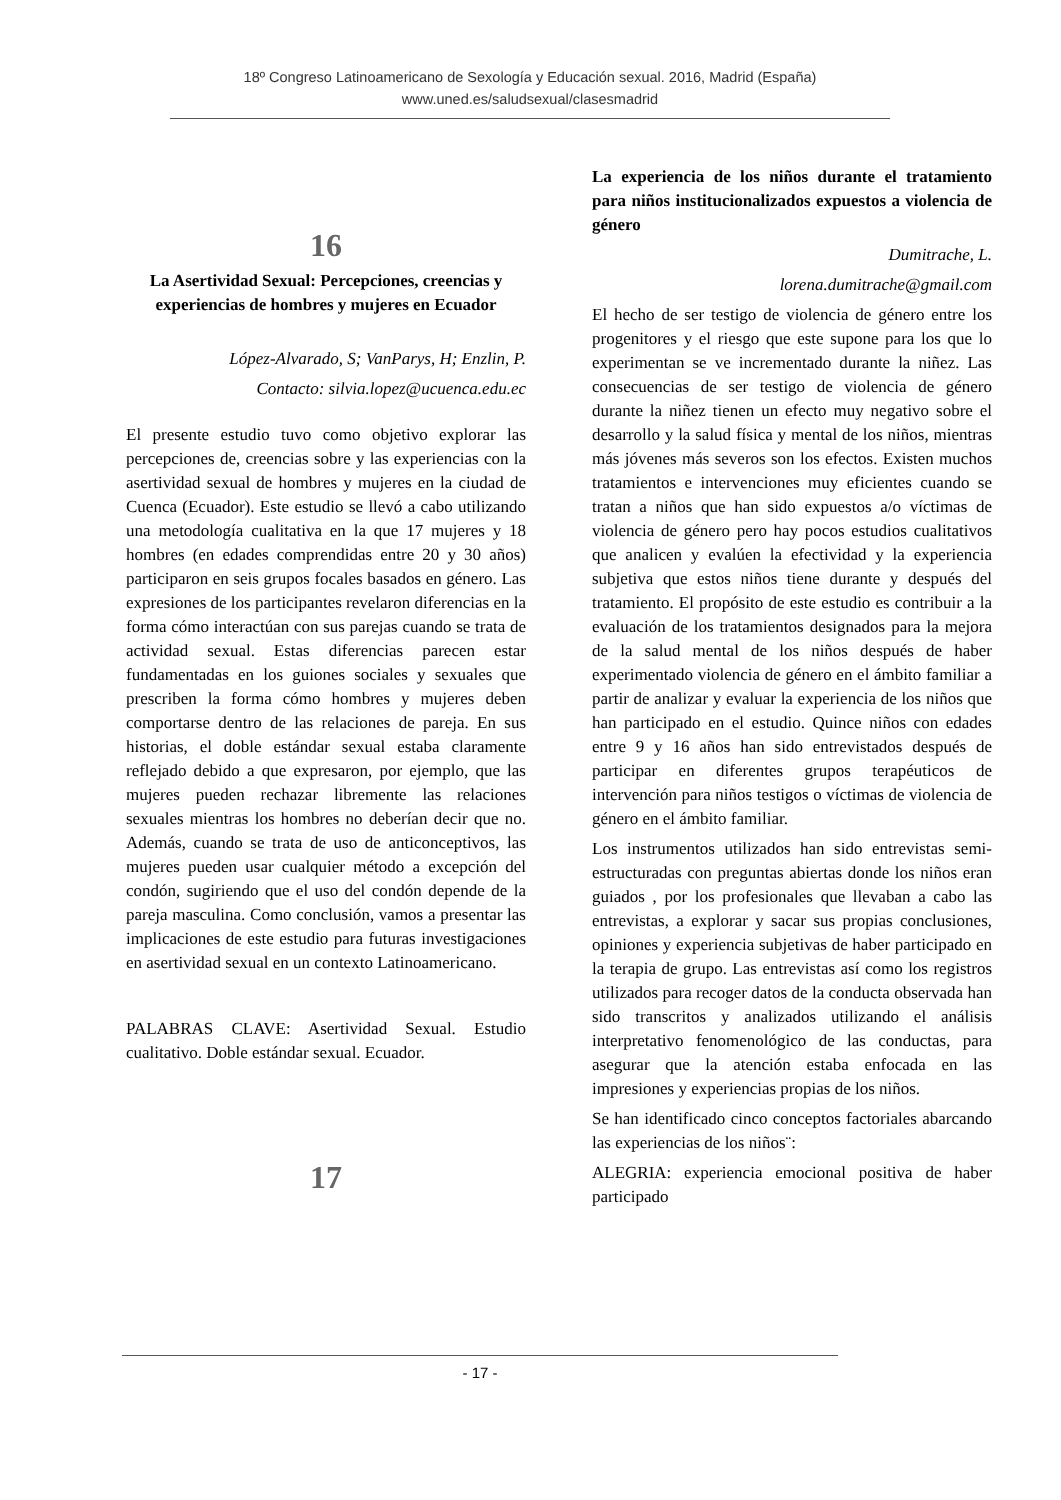18º Congreso Latinoamericano de Sexología y Educación sexual. 2016, Madrid (España)
www.uned.es/saludsexual/clasesmadrid
16
La Asertividad Sexual: Percepciones, creencias y experiencias de hombres y mujeres en Ecuador
López-Alvarado, S; VanParys, H; Enzlin, P.
Contacto: silvia.lopez@ucuenca.edu.ec
El presente estudio tuvo como objetivo explorar las percepciones de, creencias sobre y las experiencias con la asertividad sexual de hombres y mujeres en la ciudad de Cuenca (Ecuador). Este estudio se llevó a cabo utilizando una metodología cualitativa en la que 17 mujeres y 18 hombres (en edades comprendidas entre 20 y 30 años) participaron en seis grupos focales basados en género. Las expresiones de los participantes revelaron diferencias en la forma cómo interactúan con sus parejas cuando se trata de actividad sexual. Estas diferencias parecen estar fundamentadas en los guiones sociales y sexuales que prescriben la forma cómo hombres y mujeres deben comportarse dentro de las relaciones de pareja. En sus historias, el doble estándar sexual estaba claramente reflejado debido a que expresaron, por ejemplo, que las mujeres pueden rechazar libremente las relaciones sexuales mientras los hombres no deberían decir que no. Además, cuando se trata de uso de anticonceptivos, las mujeres pueden usar cualquier método a excepción del condón, sugiriendo que el uso del condón depende de la pareja masculina. Como conclusión, vamos a presentar las implicaciones de este estudio para futuras investigaciones en asertividad sexual en un contexto Latinoamericano.
PALABRAS CLAVE: Asertividad Sexual. Estudio cualitativo. Doble estándar sexual. Ecuador.
17
La experiencia de los niños durante el tratamiento para niños institucionalizados expuestos a violencia de género
Dumitrache, L.
lorena.dumitrache@gmail.com
El hecho de ser testigo de violencia de género entre los progenitores y el riesgo que este supone para los que lo experimentan se ve incrementado durante la niñez. Las consecuencias de ser testigo de violencia de género durante la niñez tienen un efecto muy negativo sobre el desarrollo y la salud física y mental de los niños, mientras más jóvenes más severos son los efectos. Existen muchos tratamientos e intervenciones muy eficientes cuando se tratan a niños que han sido expuestos a/o víctimas de violencia de género pero hay pocos estudios cualitativos que analicen y evalúen la efectividad y la experiencia subjetiva que estos niños tiene durante y después del tratamiento. El propósito de este estudio es contribuir a la evaluación de los tratamientos designados para la mejora de la salud mental de los niños después de haber experimentado violencia de género en el ámbito familiar a partir de analizar y evaluar la experiencia de los niños que han participado en el estudio. Quince niños con edades entre 9 y 16 años han sido entrevistados después de participar en diferentes grupos terapéuticos de intervención para niños testigos o víctimas de violencia de género en el ámbito familiar.
Los instrumentos utilizados han sido entrevistas semi-estructuradas con preguntas abiertas donde los niños eran guiados , por los profesionales que llevaban a cabo las entrevistas, a explorar y sacar sus propias conclusiones, opiniones y experiencia subjetivas de haber participado en la terapia de grupo. Las entrevistas así como los registros utilizados para recoger datos de la conducta observada han sido transcritos y analizados utilizando el análisis interpretativo fenomenológico de las conductas, para asegurar que la atención estaba enfocada en las impresiones y experiencias propias de los niños.
Se han identificado cinco conceptos factoriales abarcando las experiencias de los niños¨:
ALEGRIA: experiencia emocional positiva de haber participado
- 17 -